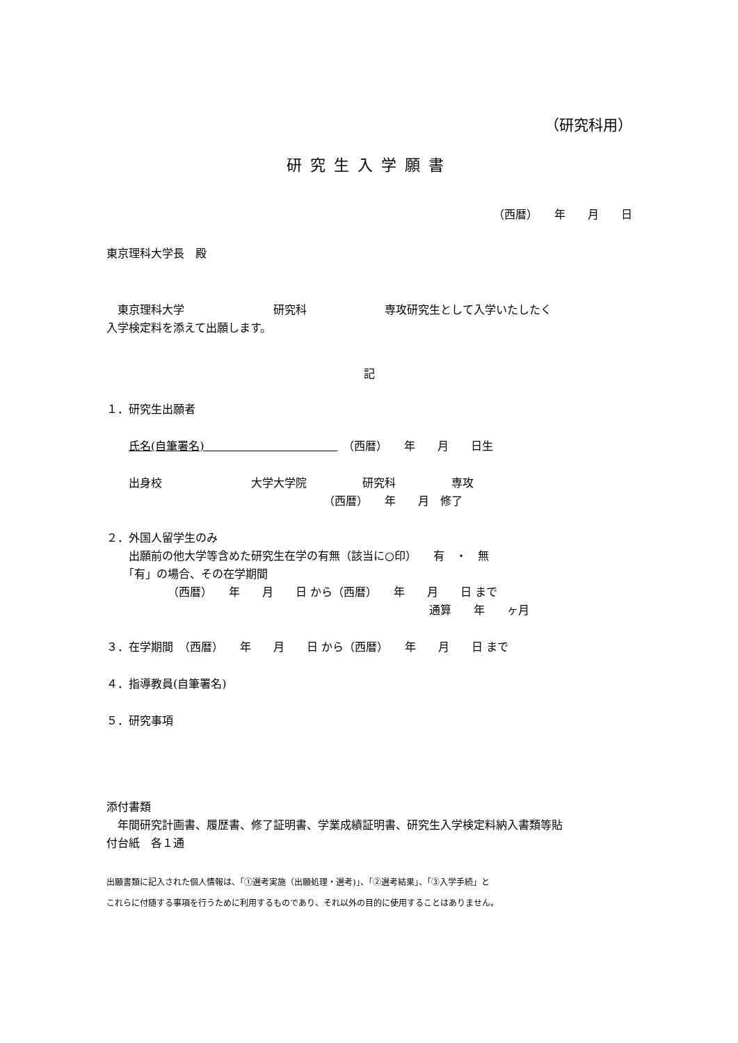（研究科用）
研究生入学願書
（西暦）　　年　　月　　日
東京理科大学長　殿
　東京理科大学　　　　　　　　研究科　　　　　　　専攻研究生として入学いたしたく
入学検定料を添えて出願します。
記
１．研究生出願者
　　氏名(自筆署名)　　　　　　　　　　　　　（西暦）　　年　　月　　日生
　　出身校　　　　　　　　大学大学院　　　　　研究科　　　　　専攻
　　　　　　　　　　　　　　　　　　　　（西暦）　　年　　月　修了
２．外国人留学生のみ
　　出願前の他大学等含めた研究生在学の有無（該当に○印）　　有　・　無
　　「有」の場合、その在学期間
　　　　　　（西暦）　　年　　月　　日 から（西暦）　　年　　月　　日 まで
　　　　　　　　　　　　　　　　　　　　　　　　　　　　　通算　　年　　ヶ月
３．在学期間　（西暦）　　年　　月　　日 から（西暦）　　年　　月　　日 まで
４．指導教員(自筆署名)
５．研究事項
添付書類
　年間研究計画書、履歴書、修了証明書、学業成績証明書、研究生入学検定料納入書類等貼
付台紙　各１通
出願書類に記入された個人情報は、「①選考実施（出願処理・選考)」、「②選考結果」、「③入学手続」と
これらに付随する事項を行うために利用するものであり、それ以外の目的に使用することはありません。